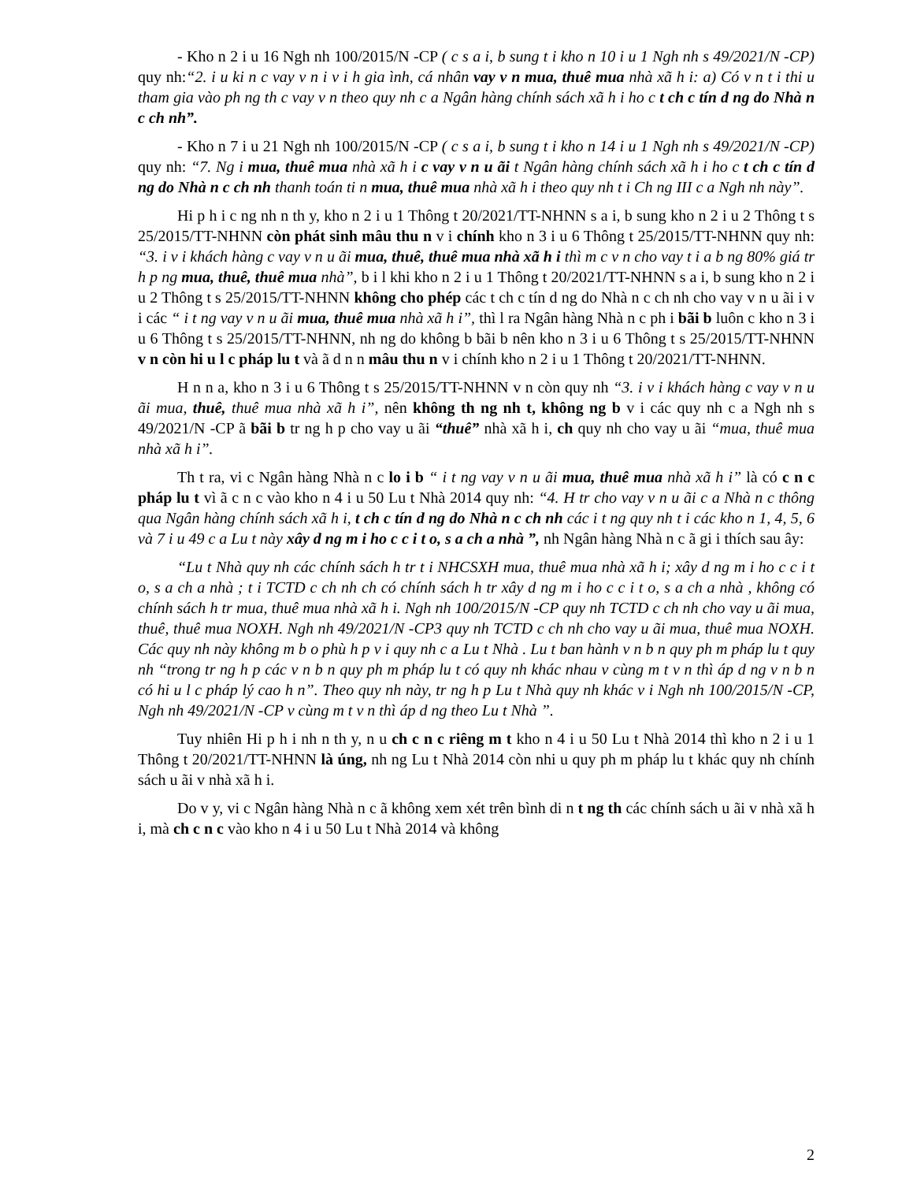- Kho n 2 i u 16 Ngh nh 100/2015/N -CP ( c s a i, b sung t i kho n 10 i u 1 Ngh nh s 49/2021/N -CP) quy nh:“2. i u ki n c vay v n i v i h gia ình, cá nhân vay v n mua, thuê mua nhà xã h i: a) Có v n t i thi u tham gia vào ph ng th c vay v n theo quy nh c a Ngân hàng chính sách xã h i ho c t ch c tín d ng do Nhà n c ch nh”.
- Kho n 7 i u 21 Ngh nh 100/2015/N -CP ( c s a i, b sung t i kho n 14 i u 1 Ngh nh s 49/2021/N -CP) quy nh: “7. Ng i mua, thuê mua nhà xã h i c vay v n u ãi t Ngân hàng chính sách xã h i ho c t ch c tín d ng do Nhà n c ch nh thanh toán ti n mua, thuê mua nhà xã h i theo quy nh t i Ch ng III c a Ngh nh này”.
Hi p h i c ng nh n th y, kho n 2 i u 1 Thông t 20/2021/TT-NHNN s a i, b sung kho n 2 i u 2 Thông t s 25/2015/TT-NHNN còn phát sinh mâu thu n v i chính kho n 3 i u 6 Thông t 25/2015/TT-NHNN quy nh: “3. i v i khách hàng c vay v n u ãi mua, thuê, thuê mua nhà xã h i thì m c v n cho vay t i a b ng 80% giá tr h p ng mua, thuê, thuê mua nhà”, b i l khi kho n 2 i u 1 Thông t 20/2021/TT-NHNN s a i, b sung kho n 2 i u 2 Thông t s 25/2015/TT-NHNN không cho phép các t ch c tín d ng do Nhà n c ch nh cho vay v n u ãi i v i các “ i t ng vay v n u ãi mua, thuê mua nhà xã h i”, thì l ra Ngân hàng Nhà n c ph i bãi b luôn c kho n 3 i u 6 Thông t s 25/2015/TT-NHNN, nh ng do không b bãi b nên kho n 3 i u 6 Thông t s 25/2015/TT-NHNN v n còn hi u l c pháp lu t và ã d n n mâu thu n v i chính kho n 2 i u 1 Thông t 20/2021/TT-NHNN.
H n n a, kho n 3 i u 6 Thông t s 25/2015/TT-NHNN v n còn quy nh “3. i v i khách hàng c vay v n u ãi mua, thuê, thuê mua nhà xã h i”, nên không th ng nh t, không ng b v i các quy nh c a Ngh nh s 49/2021/N -CP ã bãi b tr ng h p cho vay u ãi “thuê” nhà xã h i, ch quy nh cho vay u ãi “mua, thuê mua nhà xã h i”.
Th t ra, vi c Ngân hàng Nhà n c lo i b “ i t ng vay v n u ãi mua, thuê mua nhà xã h i” là có c n c pháp lu t vì ã c n c vào kho n 4 i u 50 Lu t Nhà 2014 quy nh: “4. H tr cho vay v n u ãi c a Nhà n c thông qua Ngân hàng chính sách xã h i, t ch c tín d ng do Nhà n c ch nh các i t ng quy nh t i các kho n 1, 4, 5, 6 và 7 i u 49 c a Lu t này xây d ng m i ho c c i t o, s a ch a nhà ”, nh Ngân hàng Nhà n c ã gi i thích sau ây:
“Lu t Nhà quy nh các chính sách h tr t i NHCSXH mua, thuê mua nhà xã h i; xây d ng m i ho c c i t o, s a ch a nhà ; t i TCTD c ch nh ch có chính sách h tr xây d ng m i ho c c i t o, s a ch a nhà , không có chính sách h tr mua, thuê mua nhà xã h i. Ngh nh 100/2015/N -CP quy nh TCTD c ch nh cho vay u ãi mua, thuê, thuê mua NOXH. Ngh nh 49/2021/N -CP3 quy nh TCTD c ch nh cho vay u ãi mua, thuê mua NOXH. Các quy nh này không m b o phù h p v i quy nh c a Lu t Nhà . Lu t ban hành v n b n quy ph m pháp lu t quy nh “trong tr ng h p các v n b n quy ph m pháp lu t có quy nh khác nhau v cùng m t v n thì áp d ng v n b n có hi u l c pháp lý cao h n”. Theo quy nh này, tr ng h p Lu t Nhà quy nh khác v i Ngh nh 100/2015/N -CP, Ngh nh 49/2021/N -CP v cùng m t v n thì áp d ng theo Lu t Nhà ”.
Tuy nhiên Hi p h i nh n th y, n u ch c n c riêng m t kho n 4 i u 50 Lu t Nhà 2014 thì kho n 2 i u 1 Thông t 20/2021/TT-NHNN là úng, nh ng Lu t Nhà 2014 còn nhi u quy ph m pháp lu t khác quy nh chính sách u ãi v nhà xã h i.
Do v y, vi c Ngân hàng Nhà n c ã không xem xét trên bình di n t ng th các chính sách u ãi v nhà xã h i, mà ch c n c vào kho n 4 i u 50 Lu t Nhà 2014 và không
2